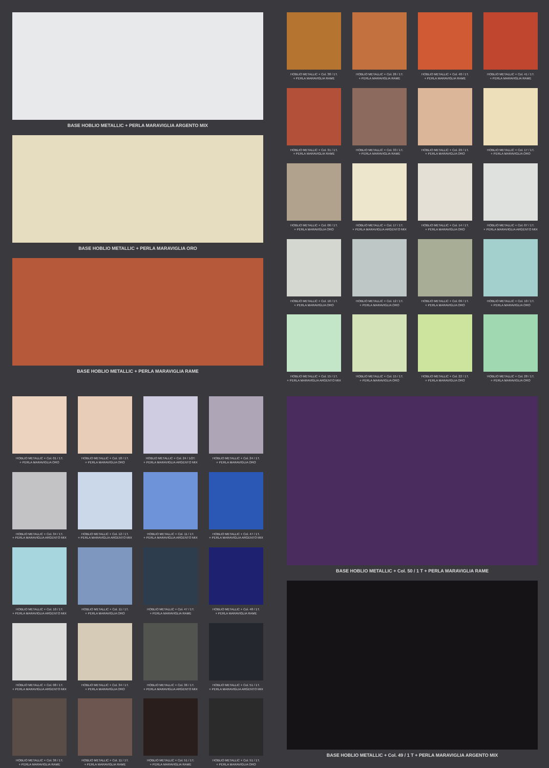BASE HOBLIO METALLIC + PERLA MARAVIGLIA ARGENTO MIX
BASE HOBLIO METALLIC + PERLA MARAVIGLIA ORO
BASE HOBLIO METALLIC + PERLA MARAVIGLIA RAME
HOBLIO METALLIC + Col. 38 / 1T.
+ PERLA MARAVIGLIA RAME
HOBLIO METALLIC + Col. 26 / 1T.
+ PERLA MARAVIGLIA RAME
HOBLIO METALLIC + Col. 40 / 1T.
+ PERLA MARAVIGLIA RAME
HOBLIO METALLIC + Col. 41 / 1T.
+ PERLA MARAVIGLIA RAME
HOBLIO METALLIC + Col. 31 / 1T.
+ PERLA MARAVIGLIA RAME
HOBLIO METALLIC + Col. 33 / 1T.
+ PERLA MARAVIGLIA RAME
HOBLIO METALLIC + Col. 29 / 1T.
+ PERLA MARAVIGLIA ORO
HOBLIO METALLIC + Col. 17 / 1T.
+ PERLA MARAVIGLIA ORO
HOBLIO METALLIC + Col. 06 / 1T.
+ PERLA MARAVIGLIA ORO
HOBLIO METALLIC + Col. 17 / 1T.
+ PERLA MARAVIGLIA ARGENTO MIX
HOBLIO METALLIC + Col. 14 / 1T.
+ PERLA MARAVIGLIA ORO
HOBLIO METALLIC + Col. 07 / 1T.
+ PERLA MARAVIGLIA ARGENTO MIX
HOBLIO METALLIC + Col. 16 / 1T.
+ PERLA MARAVIGLIA ORO
HOBLIO METALLIC + Col. 12 / 1T.
+ PERLA MARAVIGLIA ORO
HOBLIO METALLIC + Col. 09 / 1T.
+ PERLA MARAVIGLIA ORO
HOBLIO METALLIC + Col. 10 / 1T.
+ PERLA MARAVIGLIA ORO
HOBLIO METALLIC + Col. 15 / 1T.
+ PERLA MARAVIGLIA ARGENTO MIX
HOBLIO METALLIC + Col. 15 / 1T.
+ PERLA MARAVIGLIA ORO
HOBLIO METALLIC + Col. 22 / 1T.
+ PERLA MARAVIGLIA ORO
HOBLIO METALLIC + Col. 28 / 1T.
+ PERLA MARAVIGLIA ORO
HOBLIO METALLIC + Col. 01 / 1T.
+ PERLA MARAVIGLIA ORO
HOBLIO METALLIC + Col. 18 / 1T.
+ PERLA MARAVIGLIA ORO
HOBLIO METALLIC + Col. 24 / 1/2T.
+ PERLA MARAVIGLIA ARGENTO MIX
HOBLIO METALLIC + Col. 24 / 1T.
+ PERLA MARAVIGLIA ORO
HOBLIO METALLIC + Col. 34 / 1T.
+ PERLA MARAVIGLIA ARGENTO MIX
HOBLIO METALLIC + Col. 12 / 1T.
+ PERLA MARAVIGLIA ARGENTO MIX
HOBLIO METALLIC + Col. 11 / 1T.
+ PERLA MARAVIGLIA ARGENTO MIX
HOBLIO METALLIC + Col. 47 / 1T.
+ PERLA MARAVIGLIA ARGENTO MIX
HOBLIO METALLIC + Col. 10 / 1T.
+ PERLA MARAVIGLIA ARGENTO MIX
HOBLIO METALLIC + Col. 11 / 1T.
+ PERLA MARAVIGLIA ORO
HOBLIO METALLIC + Col. 47 / 1T.
+ PERLA MARAVIGLIA RAME
HOBLIO METALLIC + Col. 48 / 1T.
+ PERLA MARAVIGLIA RAME
HOBLIO METALLIC + Col. 08 / 1T.
+ PERLA MARAVIGLIA ARGENTO MIX
HOBLIO METALLIC + Col. 34 / 1T.
+ PERLA MARAVIGLIA ORO
HOBLIO METALLIC + Col. 36 / 1T.
+ PERLA MARAVIGLIA ARGENTO MIX
HOBLIO METALLIC + Col. 51 / 1T.
+ PERLA MARAVIGLIA ARGENTO MIX
HOBLIO METALLIC + Col. 36 / 1T.
+ PERLA MARAVIGLIA RAME
HOBLIO METALLIC + Col. 11 / 1T.
+ PERLA MARAVIGLIA RAME
HOBLIO METALLIC + Col. 51 / 1T.
+ PERLA MARAVIGLIA RAME
HOBLIO METALLIC + Col. 51 / 1T.
+ PERLA MARAVIGLIA ORO
BASE HOBLIO METALLIC + Col. 50 / 1 T + PERLA MARAVIGLIA RAME
BASE HOBLIO METALLIC + Col. 49 / 1 T + PERLA MARAVIGLIA ARGENTO MIX